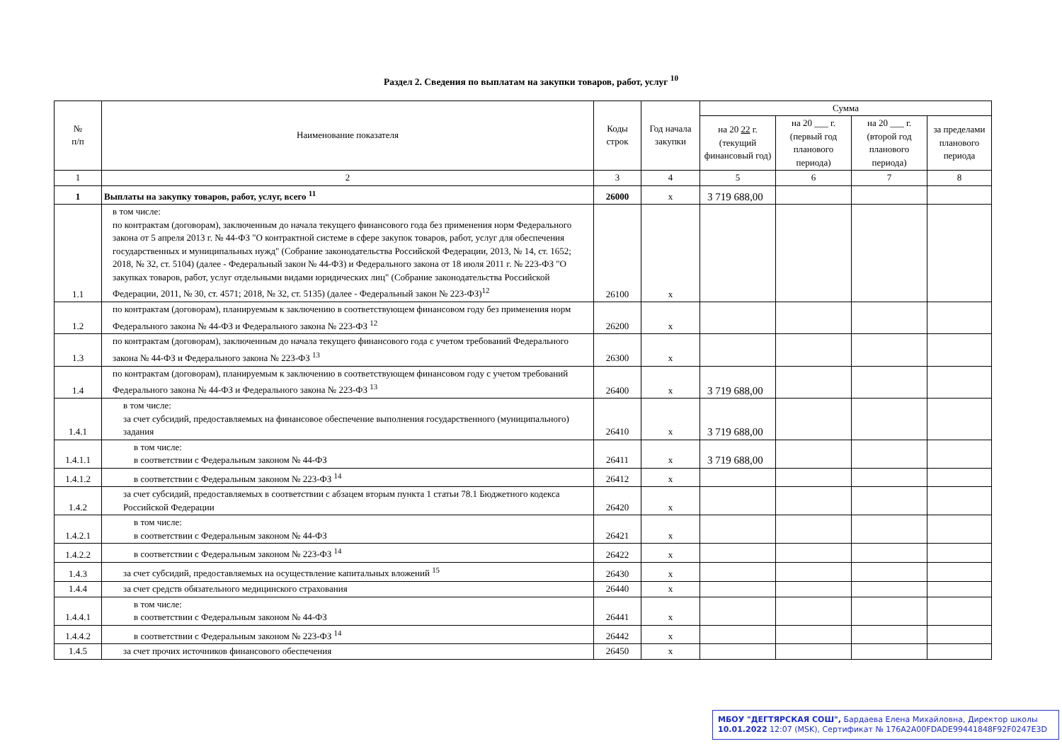Раздел 2. Сведения по выплатам на закупки товаров, работ, услуг <sup>10</sup>
| № п/п | Наименование показателя | Коды строк | Год начала закупки | Сумма | | | |
| --- | --- | --- | --- | --- | --- | --- | --- |
| | | | | на 20 22 г. (текущий финансовый год) | на 20 ___ г. (первый год планового периода) | на 20 ___ г. (второй год планового периода) | за пределами планового периода |
| 1 | 2 | 3 | 4 | 5 | 6 | 7 | 8 |
| 1 | Выплаты на закупку товаров, работ, услуг, всего <sup>11</sup> | 26000 | x | 3 719 688,00 | | | |
| 1.1 | в том числе: по контрактам (договорам), заключенным до начала текущего финансового года без применения норм Федерального закона от 5 апреля 2013 г. № 44-ФЗ "О контрактной системе в сфере закупок товаров, работ, услуг для обеспечения государственных и муниципальных нужд" (Собрание законодательства Российской Федерации, 2013, № 14, ст. 1652; 2018, № 32, ст. 5104) (далее - Федеральный закон № 44-ФЗ) и Федерального закона от 18 июля 2011 г. № 223-ФЗ "О закупках товаров, работ, услуг отдельными видами юридических лиц" (Собрание законодательства Российской Федерации, 2011, № 30, ст. 4571; 2018, № 32, ст. 5135) (далее - Федеральный закон № 223-ФЗ)<sup>12</sup> | 26100 | x | | | | |
| 1.2 | по контрактам (договорам), планируемым к заключению в соответствующем финансовом году без применения норм Федерального закона № 44-ФЗ и Федерального закона № 223-ФЗ <sup>12</sup> | 26200 | x | | | | |
| 1.3 | по контрактам (договорам), заключенным до начала текущего финансового года с учетом требований Федерального закона № 44-ФЗ и Федерального закона № 223-ФЗ <sup>13</sup> | 26300 | x | | | | |
| 1.4 | по контрактам (договорам), планируемым к заключению в соответствующем финансовом году с учетом требований Федерального закона № 44-ФЗ и Федерального закона № 223-ФЗ <sup>13</sup> | 26400 | x | 3 719 688,00 | | | |
| 1.4.1 | в том числе: за счет субсидий, предоставляемых на финансовое обеспечение выполнения государственного (муниципального) задания | 26410 | x | 3 719 688,00 | | | |
| 1.4.1.1 | в том числе: в соответствии с Федеральным законом № 44-ФЗ | 26411 | x | 3 719 688,00 | | | |
| 1.4.1.2 | в соответствии с Федеральным законом № 223-ФЗ <sup>14</sup> | 26412 | x | | | | |
| 1.4.2 | за счет субсидий, предоставляемых в соответствии с абзацем вторым пункта 1 статьи 78.1 Бюджетного кодекса Российской Федерации | 26420 | x | | | | |
| 1.4.2.1 | в том числе: в соответствии с Федеральным законом № 44-ФЗ | 26421 | x | | | | |
| 1.4.2.2 | в соответствии с Федеральным законом № 223-ФЗ <sup>14</sup> | 26422 | x | | | | |
| 1.4.3 | за счет субсидий, предоставляемых на осуществление капитальных вложений <sup>15</sup> | 26430 | x | | | | |
| 1.4.4 | за счет средств обязательного медицинского страхования | 26440 | x | | | | |
| 1.4.4.1 | в том числе: в соответствии с Федеральным законом № 44-ФЗ | 26441 | x | | | | |
| 1.4.4.2 | в соответствии с Федеральным законом № 223-ФЗ <sup>14</sup> | 26442 | x | | | | |
| 1.4.5 | за счет прочих источников финансового обеспечения | 26450 | x | | | | |
МБОУ "ДЕГТЯРСКАЯ СОШ", Бардаева Елена Михайловна, Директор школы
10.01.2022 12:07 (MSK), Сертификат № 176A2A00FDADE99441848F92F0247E3D